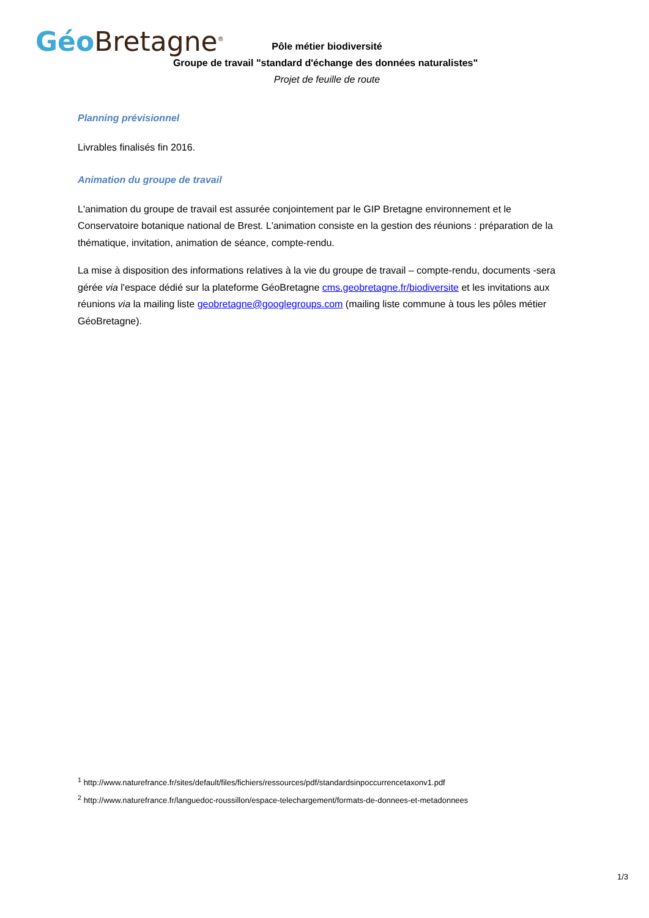Géo Bretagne<sup>®</sup>
Pôle métier biodiversité
Groupe de travail "standard d'échange des données naturalistes"
Projet de feuille de route
Planning prévisionnel
Livrables finalisés fin 2016.
Animation du groupe de travail
L'animation du groupe de travail est assurée conjointement par le GIP Bretagne environnement et le Conservatoire botanique national de Brest. L'animation consiste en la gestion des réunions : préparation de la thématique, invitation, animation de séance, compte-rendu.
La mise à disposition des informations relatives à la vie du groupe de travail – compte-rendu, documents -sera gérée via l'espace dédié sur la plateforme GéoBretagne cms.geobretagne.fr/biodiversite et les invitations aux réunions via la mailing liste geobretagne@googlegroups.com (mailing liste commune à tous les pôles métier GéoBretagne).
<sup>1</sup> http://www.naturefrance.fr/sites/default/files/fichiers/ressources/pdf/standardsinpoccurrencetaxonv1.pdf
<sup>2</sup> http://www.naturefrance.fr/languedoc-roussillon/espace-telechargement/formats-de-donnees-et-metadonnees
1/3